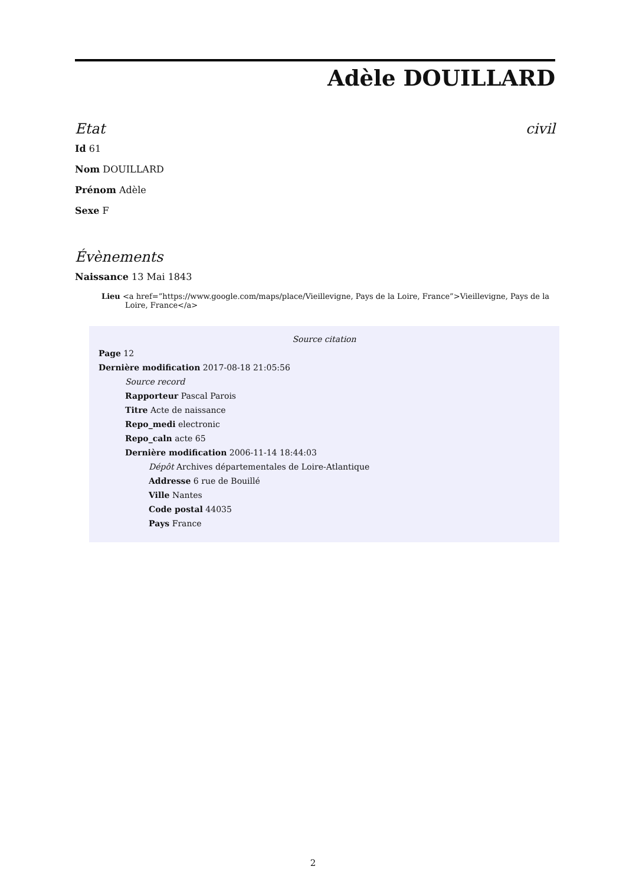Adèle DOUILLARD
Etat civil
Id 61
Nom DOUILLARD
Prénom Adèle
Sexe F
Évènements
Naissance 13 Mai 1843
Lieu <a href=”https://www.google.com/maps/place/Vieillevigne, Pays de la Loire, France”>Vieillevigne, Pays de la Loire, France</a>
Source citation
Page 12
Dernière modification 2017-08-18 21:05:56
Source record
Rapporteur Pascal Parois
Titre Acte de naissance
Repo_medi electronic
Repo_caln acte 65
Dernière modification 2006-11-14 18:44:03
Dépôt Archives départementales de Loire-Atlantique
Addresse 6 rue de Bouillé
Ville Nantes
Code postal 44035
Pays France
2